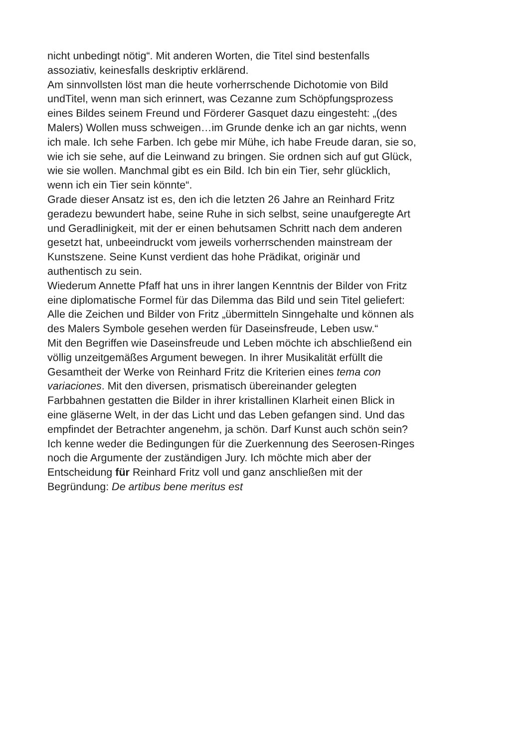nicht unbedingt nötig“. Mit anderen Worten, die Titel sind bestenfalls
assoziativ, keinesfalls deskriptiv erklärend.
Am sinnvollsten löst man die heute vorherrschende Dichotomie von Bild
undTitel, wenn man sich erinnert, was Cezanne zum Schöpfungsprozess
eines Bildes seinem Freund und Förderer Gasquet dazu eingesteht: „(des
Malers) Wollen muss schweigen…im Grunde denke ich an gar nichts, wenn
ich male. Ich sehe Farben. Ich gebe mir Mühe, ich habe Freude daran, sie so,
wie ich sie sehe, auf die Leinwand zu bringen. Sie ordnen sich auf gut Glück,
wie sie wollen. Manchmal gibt es ein Bild. Ich bin ein Tier, sehr glücklich,
wenn ich ein Tier sein könnte“.
Grade dieser Ansatz ist es, den ich die letzten 26 Jahre an Reinhard Fritz
geradezu bewundert habe, seine Ruhe in sich selbst, seine unaufgeregte Art
und Geradlinigkeit, mit der er einen behutsamen Schritt nach dem anderen
gesetzt hat, unbeeindruckt vom jeweils vorherrschenden mainstream der
Kunstszene. Seine Kunst verdient das hohe Prädikat, originär und
authentisch zu sein.
Wiederum Annette Pfaff hat uns in ihrer langen Kenntnis der Bilder von Fritz
eine diplomatische Formel für das Dilemma das Bild und sein Titel geliefert:
Alle die Zeichen und Bilder von Fritz „übermitteln Sinngehalte und können als
des Malers Symbole gesehen werden für Daseinsfreude, Leben usw.“
Mit den Begriffen wie Daseinsfreude und Leben möchte ich abschließend ein
völlig unzeitgemäßes Argument bewegen. In ihrer Musikalität erfüllt die
Gesamtheit der Werke von Reinhard Fritz die Kriterien eines tema con
variaciones. Mit den diversen, prismatisch übereinander gelegten
Farbbahnen gestatten die Bilder in ihrer kristallinen Klarheit einen Blick in
eine gläserne Welt, in der das Licht und das Leben gefangen sind. Und das
empfindet der Betrachter angenehm, ja schön. Darf Kunst auch schön sein?
Ich kenne weder die Bedingungen für die Zuerkennung des Seerosen-Ringes
noch die Argumente der zuständigen Jury. Ich möchte mich aber der
Entscheidung für Reinhard Fritz voll und ganz anschließen mit der
Begründung: De artibus bene meritus est